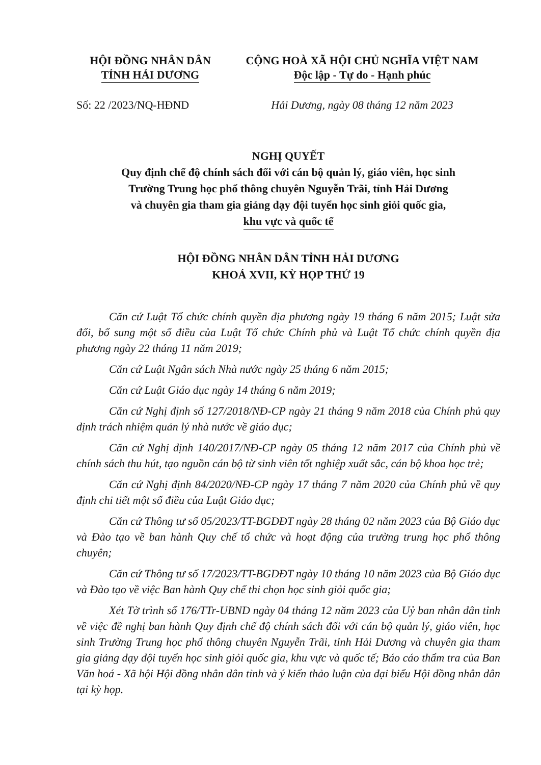HỘI ĐỒNG NHÂN DÂN
TỈNH HẢI DƯƠNG
CỘNG HOÀ XÃ HỘI CHỦ NGHĨA VIỆT NAM
Độc lập - Tự do - Hạnh phúc
Số: 22 /2023/NQ-HĐND Hải Dương, ngày 08 tháng 12 năm 2023
NGHỊ QUYẾT
Quy định chế độ chính sách đối với cán bộ quản lý, giáo viên, học sinh
Trường Trung học phổ thông chuyên Nguyễn Trãi, tỉnh Hải Dương
và chuyên gia tham gia giảng dạy đội tuyển học sinh giỏi quốc gia,
khu vực và quốc tế
HỘI ĐỒNG NHÂN DÂN TỈNH HẢI DƯƠNG
KHOÁ XVII, KỲ HỌP THỨ 19
Căn cứ Luật Tổ chức chính quyền địa phương ngày 19 tháng 6 năm 2015; Luật sửa đổi, bổ sung một số điều của Luật Tổ chức Chính phủ và Luật Tổ chức chính quyền địa phương ngày 22 tháng 11 năm 2019;
Căn cứ Luật Ngân sách Nhà nước ngày 25 tháng 6 năm 2015;
Căn cứ Luật Giáo dục ngày 14 tháng 6 năm 2019;
Căn cứ Nghị định số 127/2018/NĐ-CP ngày 21 tháng 9 năm 2018 của Chính phủ quy định trách nhiệm quản lý nhà nước về giáo dục;
Căn cứ Nghị định 140/2017/NĐ-CP ngày 05 tháng 12 năm 2017 của Chính phủ về chính sách thu hút, tạo nguồn cán bộ từ sinh viên tốt nghiệp xuất sắc, cán bộ khoa học trẻ;
Căn cứ Nghị định 84/2020/NĐ-CP ngày 17 tháng 7 năm 2020 của Chính phủ về quy định chi tiết một số điều của Luật Giáo dục;
Căn cứ Thông tư số 05/2023/TT-BGDĐT ngày 28 tháng 02 năm 2023 của Bộ Giáo dục và Đào tạo về ban hành Quy chế tổ chức và hoạt động của trường trung học phổ thông chuyên;
Căn cứ Thông tư số 17/2023/TT-BGDĐT ngày 10 tháng 10 năm 2023 của Bộ Giáo dục và Đào tạo về việc Ban hành Quy chế thi chọn học sinh giỏi quốc gia;
Xét Tờ trình số 176/TTr-UBND ngày 04 tháng 12 năm 2023 của Uỷ ban nhân dân tỉnh về việc đề nghị ban hành Quy định chế độ chính sách đối với cán bộ quản lý, giáo viên, học sinh Trường Trung học phổ thông chuyên Nguyễn Trãi, tỉnh Hải Dương và chuyên gia tham gia giảng dạy đội tuyển học sinh giỏi quốc gia, khu vực và quốc tế; Báo cáo thẩm tra của Ban Văn hoá - Xã hội Hội đồng nhân dân tỉnh và ý kiến thảo luận của đại biểu Hội đồng nhân dân tại kỳ họp.